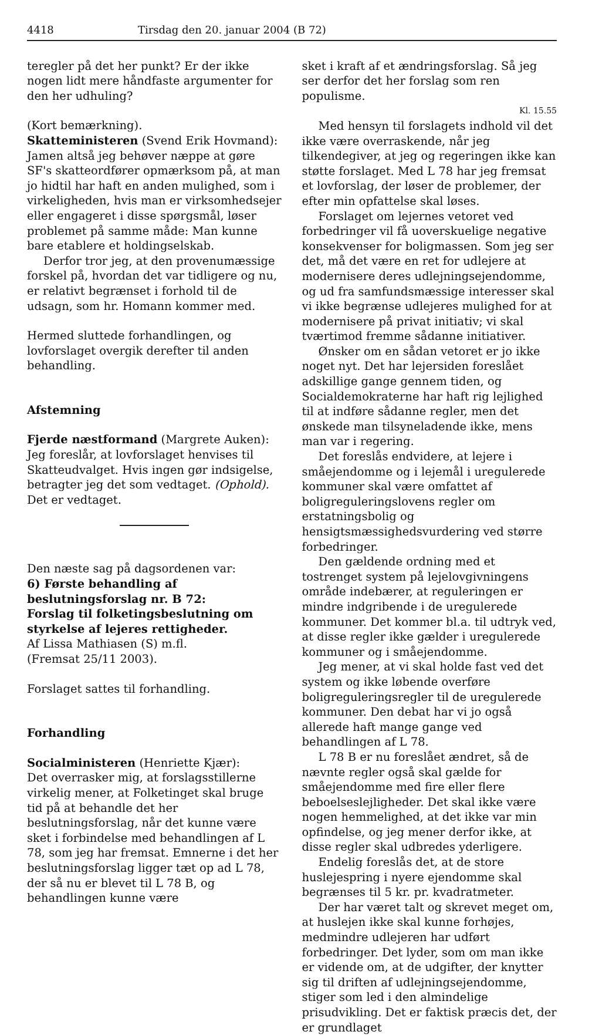4418 Tirsdag den 20. januar 2004 (B 72)
teregler på det her punkt? Er der ikke nogen lidt mere håndfaste argumenter for den her udhuling?
(Kort bemærkning).
Skatteministeren (Svend Erik Hovmand):
Jamen altså jeg behøver næppe at gøre SF's skatteordfører opmærksom på, at man jo hidtil har haft en anden mulighed, som i virkeligheden, hvis man er virksomhedsejer eller engageret i disse spørgsmål, løser problemet på samme måde: Man kunne bare etablere et holdingselskab.
Derfor tror jeg, at den provenumæssige forskel på, hvordan det var tidligere og nu, er relativt begrænset i forhold til de udsagn, som hr. Homann kommer med.
Hermed sluttede forhandlingen, og lovforslaget overgik derefter til anden behandling.
Afstemning
Fjerde næstformand (Margrete Auken):
Jeg foreslår, at lovforslaget henvises til Skatteudvalget. Hvis ingen gør indsigelse, betragter jeg det som vedtaget. (Ophold). Det er vedtaget.
Den næste sag på dagsordenen var:
6) Første behandling af beslutningsforslag nr. B 72:
Forslag til folketingsbeslutning om styrkelse af lejeres rettigheder.
Af Lissa Mathiasen (S) m.fl.
(Fremsat 25/11 2003).
Forslaget sattes til forhandling.
Forhandling
Socialministeren (Henriette Kjær):
Det overrasker mig, at forslagsstillerne virkelig mener, at Folketinget skal bruge tid på at behandle det her beslutningsforslag, når det kunne være sket i forbindelse med behandlingen af L 78, som jeg har fremsat. Emnerne i det her beslutningsforslag ligger tæt op ad L 78, der så nu er blevet til L 78 B, og behandlingen kunne være
sket i kraft af et ændringsforslag. Så jeg ser derfor det her forslag som ren populisme.
Kl. 15.55
Med hensyn til forslagets indhold vil det ikke være overraskende, når jeg tilkendegiver, at jeg og regeringen ikke kan støtte forslaget. Med L 78 har jeg fremsat et lovforslag, der løser de problemer, der efter min opfattelse skal løses.
Forslaget om lejernes vetoret ved forbedringer vil få uoverskuelige negative konsekvenser for boligmassen. Som jeg ser det, må det være en ret for udlejere at modernisere deres udlejningsejendomme, og ud fra samfundsmæssige interesser skal vi ikke begrænse udlejeres mulighed for at modernisere på privat initiativ; vi skal tværtimod fremme sådanne initiativer.
Ønsker om en sådan vetoret er jo ikke noget nyt. Det har lejersiden foreslået adskillige gange gennem tiden, og Socialdemokraterne har haft rig lejlighed til at indføre sådanne regler, men det ønskede man tilsyneladende ikke, mens man var i regering.
Det foreslås endvidere, at lejere i småejendomme og i lejemål i uregulerede kommuner skal være omfattet af boligreguleringslovens regler om erstatningsbolig og hensigtsmæssighedsvurdering ved større forbedringer.
Den gældende ordning med et tostrenget system på lejelovgivningens område indebærer, at reguleringen er mindre indgribende i de uregulerede kommuner. Det kommer bl.a. til udtryk ved, at disse regler ikke gælder i uregulerede kommuner og i småejendomme.
Jeg mener, at vi skal holde fast ved det system og ikke løbende overføre boligreguleringsregler til de uregulerede kommuner. Den debat har vi jo også allerede haft mange gange ved behandlingen af L 78.
L 78 B er nu foreslået ændret, så de nævnte regler også skal gælde for småejendomme med fire eller flere beboelseslejligheder. Det skal ikke være nogen hemmelighed, at det ikke var min opfindelse, og jeg mener derfor ikke, at disse regler skal udbredes yderligere.
Endelig foreslås det, at de store huslejespring i nyere ejendomme skal begrænses til 5 kr. pr. kvadratmeter.
Der har været talt og skrevet meget om, at huslejen ikke skal kunne forhøjes, medmindre udlejeren har udført forbedringer. Det lyder, som om man ikke er vidende om, at de udgifter, der knytter sig til driften af udlejningsejendomme, stiger som led i den almindelige prisudvikling. Det er faktisk præcis det, der er grundlaget